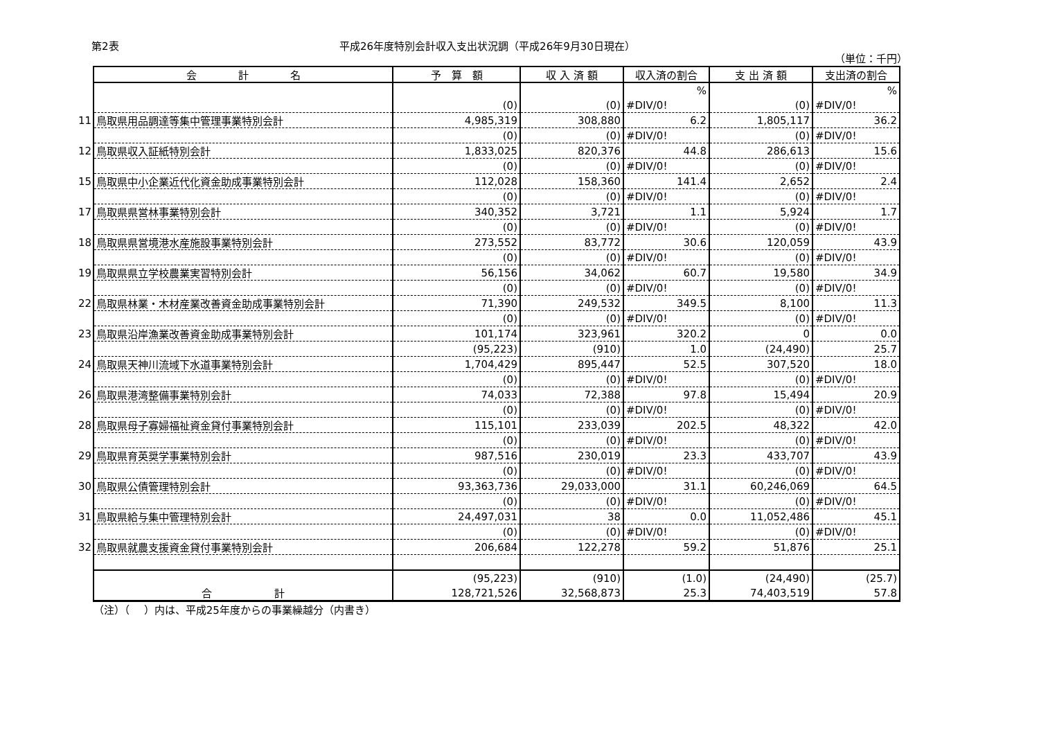第2表 平成26年度特別会計収入支出状況調（平成26年9月30日現在）
（単位：千円）
| | 会 計 名 | 予 算 額 | 収 入 済 額 | 収入済の割合 | 支 出 済 額 | 支出済の割合 |
| | | | | % | | % |
| | | (0) | (0) | #DIV/0! | (0) | #DIV/0! |
| 11 | 鳥取県用品調達等集中管理事業特別会計 | 4,985,319 | 308,880 | 6.2 | 1,805,117 | 36.2 |
| | | (0) | (0) | #DIV/0! | (0) | #DIV/0! |
| 12 | 鳥取県収入証紙特別会計 | 1,833,025 | 820,376 | 44.8 | 286,613 | 15.6 |
| | | (0) | (0) | #DIV/0! | (0) | #DIV/0! |
| 15 | 鳥取県中小企業近代化資金助成事業特別会計 | 112,028 | 158,360 | 141.4 | 2,652 | 2.4 |
| | | (0) | (0) | #DIV/0! | (0) | #DIV/0! |
| 17 | 鳥取県県営林事業特別会計 | 340,352 | 3,721 | 1.1 | 5,924 | 1.7 |
| | | (0) | (0) | #DIV/0! | (0) | #DIV/0! |
| 18 | 鳥取県県営境港水産施設事業特別会計 | 273,552 | 83,772 | 30.6 | 120,059 | 43.9 |
| | | (0) | (0) | #DIV/0! | (0) | #DIV/0! |
| 19 | 鳥取県県立学校農業実習特別会計 | 56,156 | 34,062 | 60.7 | 19,580 | 34.9 |
| | | (0) | (0) | #DIV/0! | (0) | #DIV/0! |
| 22 | 鳥取県林業・木材産業改善資金助成事業特別会計 | 71,390 | 249,532 | 349.5 | 8,100 | 11.3 |
| | | (0) | (0) | #DIV/0! | (0) | #DIV/0! |
| 23 | 鳥取県沿岸漁業改善資金助成事業特別会計 | 101,174 | 323,961 | 320.2 | 0 | 0.0 |
| | | (95,223) | (910) | 1.0 | (24,490) | 25.7 |
| 24 | 鳥取県天神川流域下水道事業特別会計 | 1,704,429 | 895,447 | 52.5 | 307,520 | 18.0 |
| | | (0) | (0) | #DIV/0! | (0) | #DIV/0! |
| 26 | 鳥取県港湾整備事業特別会計 | 74,033 | 72,388 | 97.8 | 15,494 | 20.9 |
| | | (0) | (0) | #DIV/0! | (0) | #DIV/0! |
| 28 | 鳥取県母子寡婦福祉資金貸付事業特別会計 | 115,101 | 233,039 | 202.5 | 48,322 | 42.0 |
| | | (0) | (0) | #DIV/0! | (0) | #DIV/0! |
| 29 | 鳥取県育英奨学事業特別会計 | 987,516 | 230,019 | 23.3 | 433,707 | 43.9 |
| | | (0) | (0) | #DIV/0! | (0) | #DIV/0! |
| 30 | 鳥取県公債管理特別会計 | 93,363,736 | 29,033,000 | 31.1 | 60,246,069 | 64.5 |
| | | (0) | (0) | #DIV/0! | (0) | #DIV/0! |
| 31 | 鳥取県給与集中管理特別会計 | 24,497,031 | 38 | 0.0 | 11,052,486 | 45.1 |
| | | (0) | (0) | #DIV/0! | (0) | #DIV/0! |
| 32 | 鳥取県就農支援資金貸付事業特別会計 | 206,684 | 122,278 | 59.2 | 51,876 | 25.1 |
| | | (95,223) | (910) | (1.0) | (24,490) | (25.7) |
| | 合 計 | 128,721,526 | 32,568,873 | 25.3 | 74,403,519 | 57.8 |
（注）（　 ）内は、平成25年度からの事業繰越分（内書き）